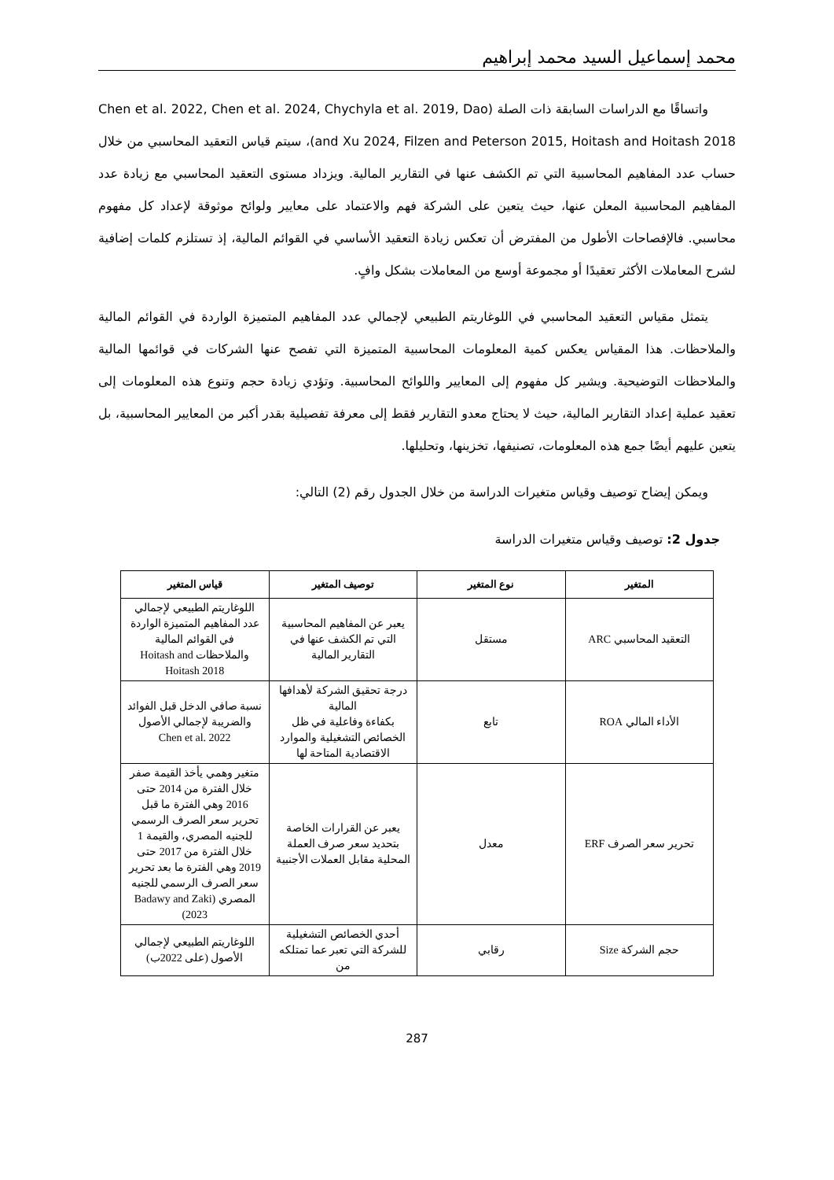محمد إسماعيل السيد محمد إبراهيم
واتساقًا مع الدراسات السابقة ذات الصلة (Chen et al. 2022, Chen et al. 2024, Chychyla et al. 2019, Dao and Xu 2024, Filzen and Peterson 2015, Hoitash and Hoitash 2018)، سيتم قياس التعقيد المحاسبي من خلال حساب عدد المفاهيم المحاسبية التي تم الكشف عنها في التقارير المالية. ويزداد مستوى التعقيد المحاسبي مع زيادة عدد المفاهيم المحاسبية المعلن عنها، حيث يتعين على الشركة فهم والاعتماد على معايير ولوائح موثوقة لإعداد كل مفهوم محاسبي. فالإفصاحات الأطول من المفترض أن تعكس زيادة التعقيد الأساسي في القوائم المالية، إذ تستلزم كلمات إضافية لشرح المعاملات الأكثر تعقيدًا أو مجموعة أوسع من المعاملات بشكل وافٍ.
يتمثل مقياس التعقيد المحاسبي في اللوغاريتم الطبيعي لإجمالي عدد المفاهيم المتميزة الواردة في القوائم المالية والملاحظات. هذا المقياس يعكس كمية المعلومات المحاسبية المتميزة التي تفصح عنها الشركات في قوائمها المالية والملاحظات التوضيحية. ويشير كل مفهوم إلى المعايير واللوائح المحاسبية. وتؤدي زيادة حجم وتنوع هذه المعلومات إلى تعقيد عملية إعداد التقارير المالية، حيث لا يحتاج معدو التقارير فقط إلى معرفة تفصيلية بقدر أكبر من المعايير المحاسبية، بل يتعين عليهم أيضًا جمع هذه المعلومات، تصنيفها، تخزينها، وتحليلها.
ويمكن إيضاح توصيف وقياس متغيرات الدراسة من خلال الجدول رقم (2) التالي:
جدول 2: توصيف وقياس متغيرات الدراسة
| المتغير | نوع المتغير | توصيف المتغير | قياس المتغير |
| --- | --- | --- | --- |
| التعقيد المحاسبي ARC | مستقل | يعبر عن المفاهيم المحاسبية التي تم الكشف عنها في التقارير المالية | اللوغاريتم الطبيعي لإجمالي عدد المفاهيم المتميزة الواردة في القوائم المالية والملاحظات Hoitash and Hoitash 2018 |
| الأداء المالي ROA | تابع | درجة تحقيق الشركة لأهدافها المالية بكفاءة وفاعلية في ظل الخصائص التشغيلية والموارد الاقتصادية المتاحة لها | نسبة صافي الدخل قبل الفوائد والضريبة لإجمالي الأصول Chen et al. 2022 |
| تحرير سعر الصرف ERF | معدل | يعبر عن القرارات الخاصة بتحديد سعر صرف العملة المحلية مقابل العملات الأجنبية | متغير وهمي يأخذ القيمة صفر خلال الفترة من 2014 حتى 2016 وهي الفترة ما قبل تحرير سعر الصرف الرسمي للجنيه المصري، والقيمة 1 خلال الفترة من 2017 حتى 2019 وهي الفترة ما بعد تحرير سعر الصرف الرسمي للجنيه المصري (Badawy and Zaki 2023) |
| حجم الشركة Size | رقابي | أحدي الخصائص التشغيلية للشركة التي تعبر عما تمتلكه من | اللوغاريتم الطبيعي لإجمالي الأصول (على 2022ب) |
287